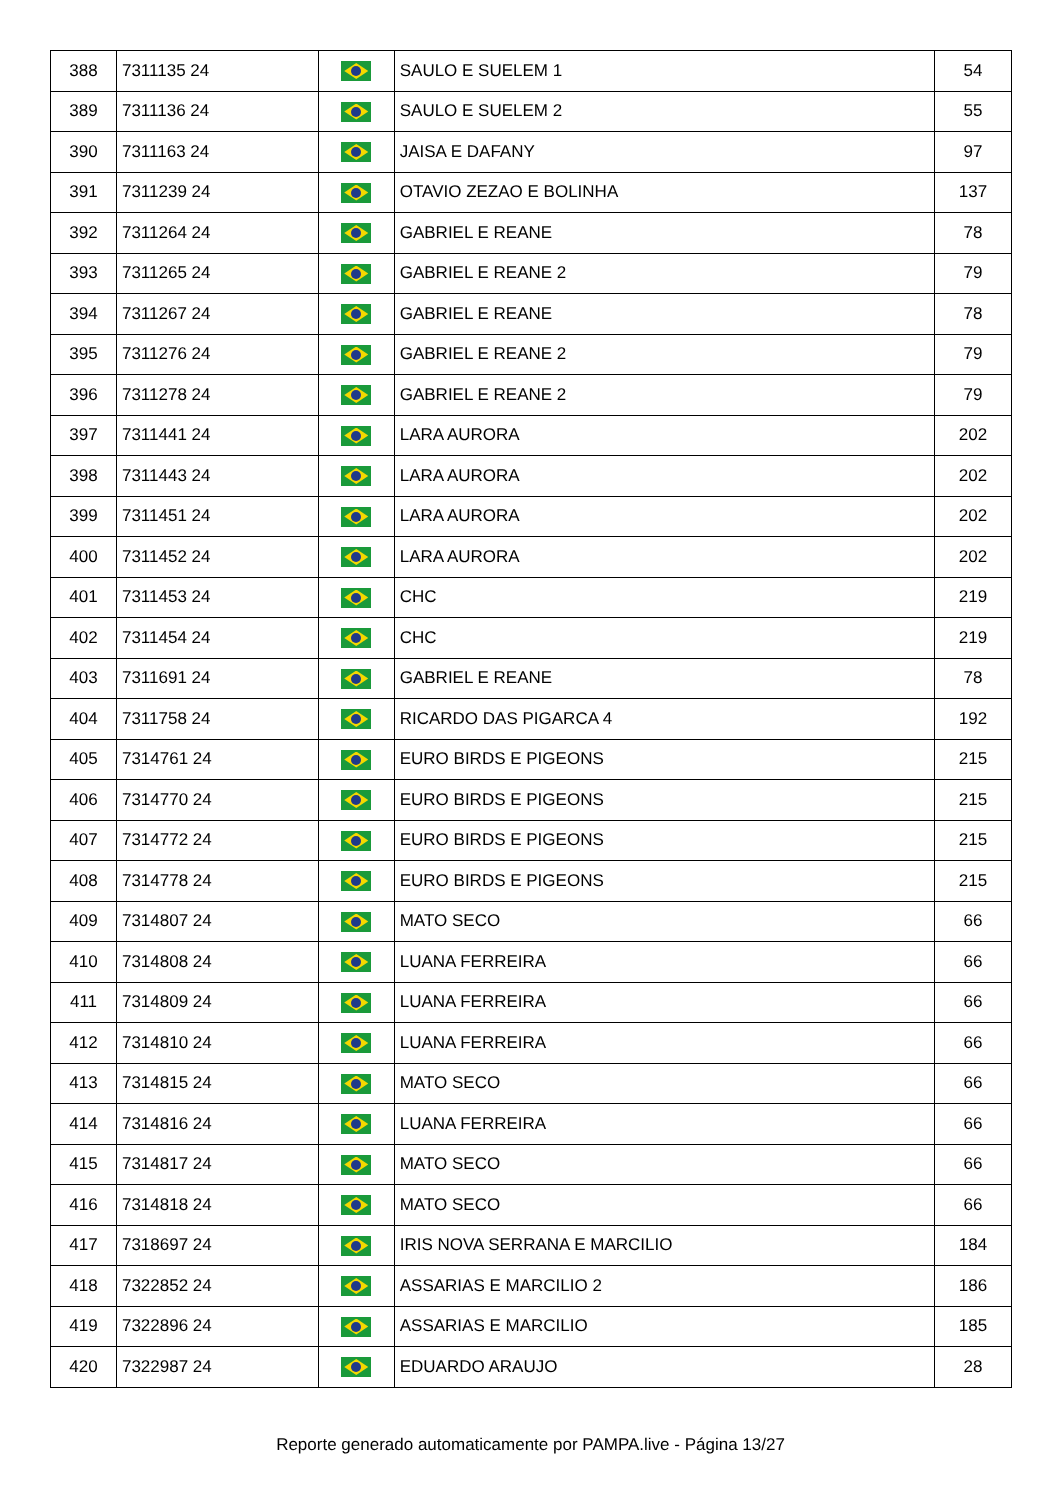| 388 | 7311135 24 | | SAULO E SUELEM 1 | 54 |
| 389 | 7311136 24 | | SAULO E SUELEM 2 | 55 |
| 390 | 7311163 24 | | JAISA E DAFANY | 97 |
| 391 | 7311239 24 | | OTAVIO ZEZAO E BOLINHA | 137 |
| 392 | 7311264 24 | | GABRIEL E REANE | 78 |
| 393 | 7311265 24 | | GABRIEL E REANE 2 | 79 |
| 394 | 7311267 24 | | GABRIEL E REANE | 78 |
| 395 | 7311276 24 | | GABRIEL E REANE 2 | 79 |
| 396 | 7311278 24 | | GABRIEL E REANE 2 | 79 |
| 397 | 7311441 24 | | LARA AURORA | 202 |
| 398 | 7311443 24 | | LARA AURORA | 202 |
| 399 | 7311451 24 | | LARA AURORA | 202 |
| 400 | 7311452 24 | | LARA AURORA | 202 |
| 401 | 7311453 24 | | CHC | 219 |
| 402 | 7311454 24 | | CHC | 219 |
| 403 | 7311691 24 | | GABRIEL E REANE | 78 |
| 404 | 7311758 24 | | RICARDO DAS PIGARCA 4 | 192 |
| 405 | 7314761 24 | | EURO BIRDS E PIGEONS | 215 |
| 406 | 7314770 24 | | EURO BIRDS E PIGEONS | 215 |
| 407 | 7314772 24 | | EURO BIRDS E PIGEONS | 215 |
| 408 | 7314778 24 | | EURO BIRDS E PIGEONS | 215 |
| 409 | 7314807 24 | | MATO SECO | 66 |
| 410 | 7314808 24 | | LUANA FERREIRA | 66 |
| 411 | 7314809 24 | | LUANA FERREIRA | 66 |
| 412 | 7314810 24 | | LUANA FERREIRA | 66 |
| 413 | 7314815 24 | | MATO SECO | 66 |
| 414 | 7314816 24 | | LUANA FERREIRA | 66 |
| 415 | 7314817 24 | | MATO SECO | 66 |
| 416 | 7314818 24 | | MATO SECO | 66 |
| 417 | 7318697 24 | | IRIS NOVA SERRANA E MARCILIO | 184 |
| 418 | 7322852 24 | | ASSARIAS E MARCILIO 2 | 186 |
| 419 | 7322896 24 | | ASSARIAS E MARCILIO | 185 |
| 420 | 7322987 24 | | EDUARDO ARAUJO | 28 |
Reporte generado automaticamente por PAMPA.live - Página 13/27